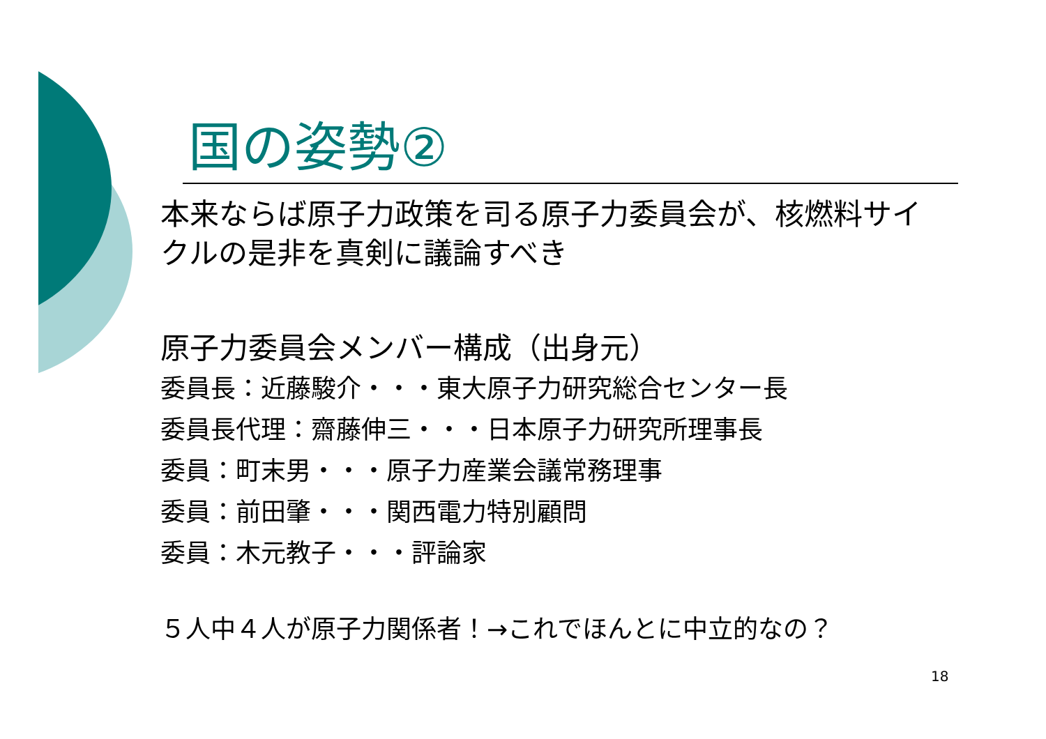国の姿勢②
本来ならば原子力政策を司る原子力委員会が、核燃料サイクルの是非を真剣に議論すべき
原子力委員会メンバー構成（出身元）
委員長：近藤駿介・・・東大原子力研究総合センター長
委員長代理：齋藤伸三・・・日本原子力研究所理事長
委員：町末男・・・原子力産業会議常務理事
委員：前田肇・・・関西電力特別顧問
委員：木元教子・・・評論家
５人中４人が原子力関係者！→これでほんとに中立的なの？
18